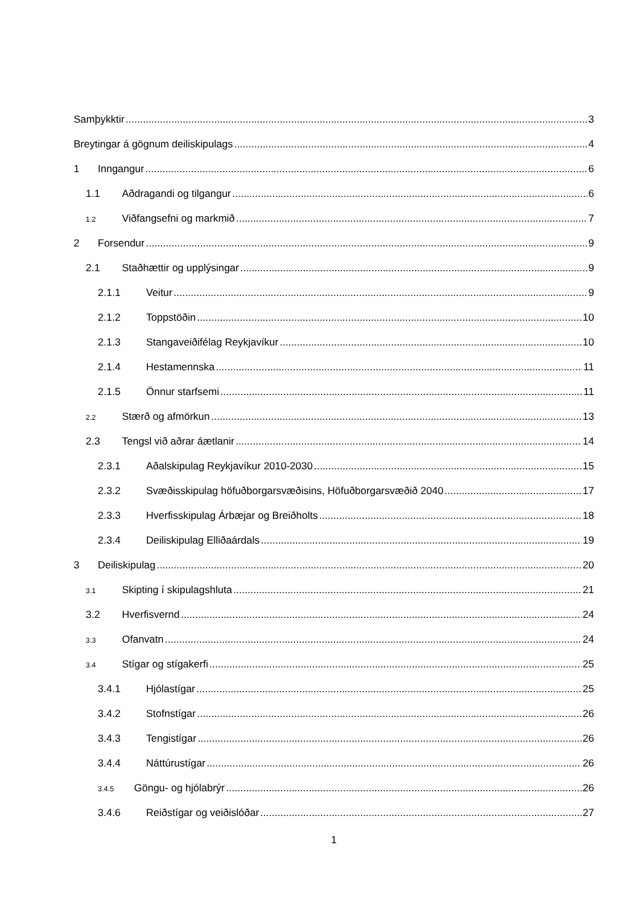Samþykktir 3
Breytingar á gögnum deiliskipulags 4
1 Inngangur 6
1.1 Aðdragandi og tilgangur 6
1.2 Viðfangsefni og markmið 7
2 Forsendur 9
2.1 Staðhættir og upplýsingar 9
2.1.1 Veitur 9
2.1.2 Toppstöðin 10
2.1.3 Stangaveiðifélag Reykjavíkur 10
2.1.4 Hestamennska 11
2.1.5 Önnur starfsemi 11
2.2 Stærð og afmörkun 13
2.3 Tengsl við aðrar áætlanir 14
2.3.1 Aðalskipulag Reykjavíkur 2010-2030 15
2.3.2 Svæðisskipulag höfuðborgarsvæðisins, Höfuðborgarsvæðið 2040 17
2.3.3 Hverfisskipulag Árbæjar og Breiðholts 18
2.3.4 Deiliskipulag Elliðaárdals 19
3 Deiliskipulag 20
3.1 Skipting í skipulagshluta 21
3.2 Hverfisvernd 24
3.3 Ofanvatn 24
3.4 Stígar og stígakerfi 25
3.4.1 Hjólastígar 25
3.4.2 Stofnstígar 26
3.4.3 Tengistígar 26
3.4.4 Náttúrustígar 26
3.4.5 Göngu- og hjólabrýr 26
3.4.6 Reiðstígar og veiðislóðar 27
1